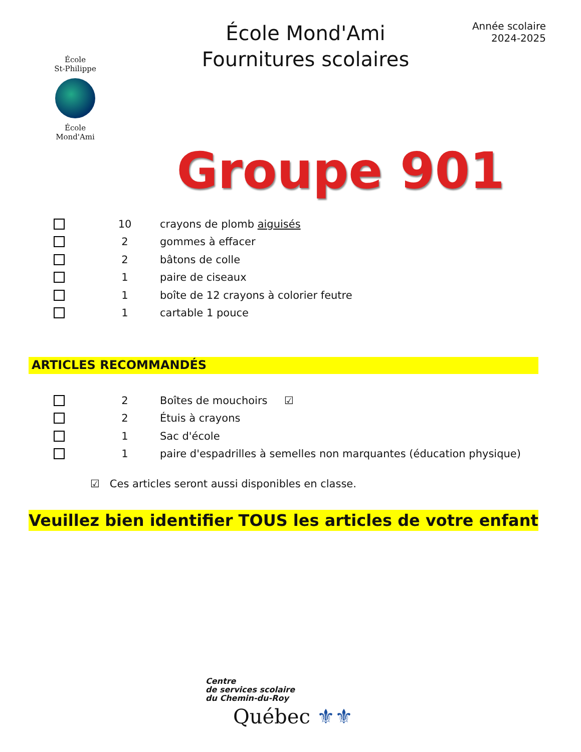École
St-Philippe
École
Mond'Ami
École Mond'Ami
Fournitures scolaires
Année scolaire
2024-2025
Groupe 901
10 crayons de plomb aiguisés
2 gommes à effacer
2 bâtons de colle
1 paire de ciseaux
1
boîte de 12 crayons à colorier feutre
1 cartable 1 pouce
ARTICLES RECOMMANDÉS
2 Boîtes de mouchoirs ☑
2 Étuis à crayons
1 Sac d'école
1
paire d'espadrilles à semelles non marquantes (éducation physique)
☑ Ces articles seront aussi disponibles en classe.
Veuillez bien identifier TOUS les articles de votre enfant
Centre
de services scolaire
du Chemin-du-Roy
Québec ⚜⚜